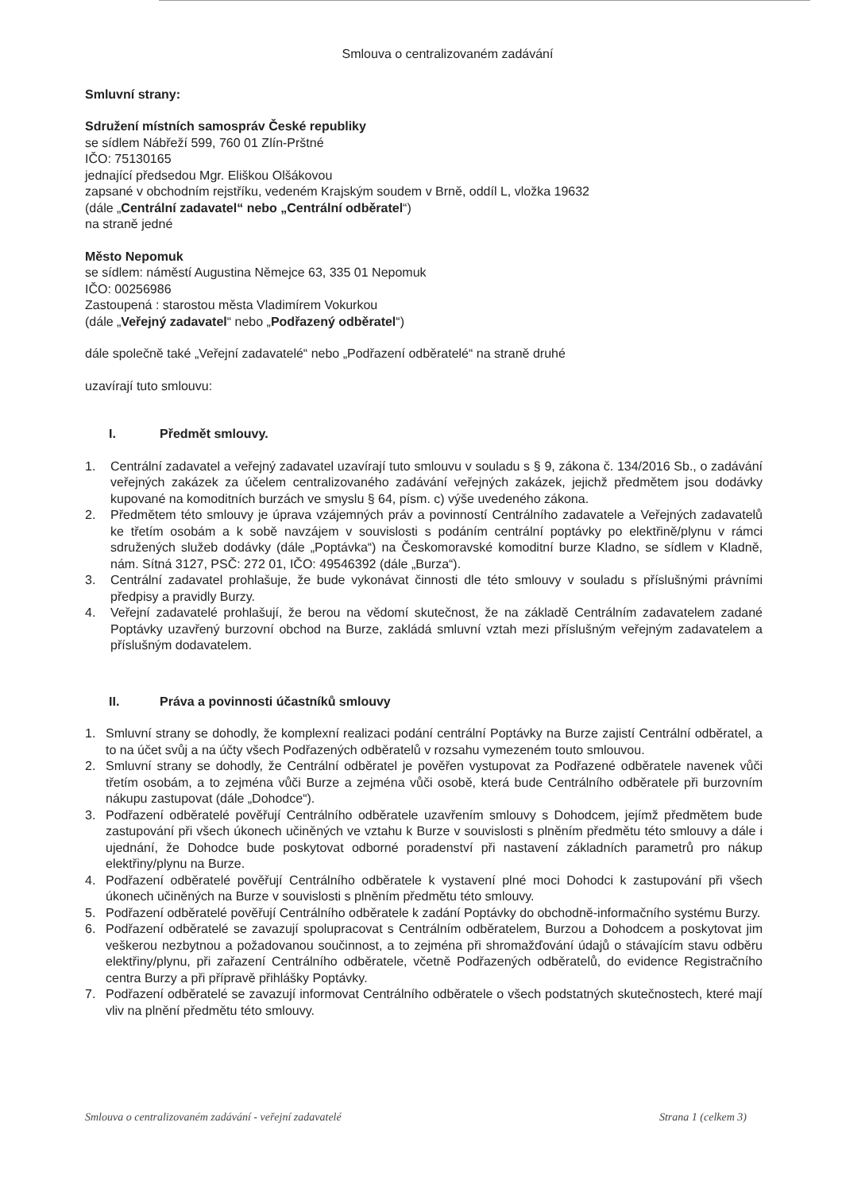Smlouva o centralizovaném zadávání
Smluvní strany:
Sdružení místních samospráv České republiky
se sídlem Nábřeží 599, 760 01 Zlín-Prštné
IČO: 75130165
jednající předsedou Mgr. Eliškou Olšákovou
zapsané v obchodním rejstříku, vedeném Krajským soudem v Brně, oddíl L, vložka 19632
(dále „Centrální zadavatel“ nebo „Centrální odběratel“)
na straně jedné
Město Nepomuk
se sídlem: náměstí Augustina Němejce 63, 335 01 Nepomuk
IČO: 00256986
Zastoupená : starostou města Vladimírem Vokurkou
(dále „Veřejný zadavatel“ nebo „Podřazený odběratel“)
dále společně také „Veřejní zadavatelé“ nebo „Podřazení odběratelé“ na straně druhé
uzavírají tuto smlouvu:
I. Předmět smlouvy.
1. Centrální zadavatel a veřejný zadavatel uzavírají tuto smlouvu v souladu s § 9, zákona č. 134/2016 Sb., o zadávání veřejných zakázek za účelem centralizovaného zadávání veřejných zakázek, jejichž předmětem jsou dodávky kupované na komoditních burzách ve smyslu § 64, písm. c) výše uvedeného zákona.
2. Předmětem této smlouvy je úprava vzájemných práv a povinností Centrálního zadavatele a Veřejných zadavatelů ke třetím osobám a k sobě navzájem v souvislosti s podáním centrální poptávky po elektřině/plynu v rámci sdružených služeb dodávky (dále „Poptávka“) na Českomoravské komoditní burze Kladno, se sídlem v Kladně, nám. Sítná 3127, PSČ: 272 01, IČO: 49546392 (dále „Burza“).
3. Centrální zadavatel prohlašuje, že bude vykonávat činnosti dle této smlouvy v souladu s příslušnými právními předpisy a pravidly Burzy.
4. Veřejní zadavatelé prohlašují, že berou na vědomí skutečnost, že na základě Centrálním zadavatelem zadané Poptávky uzavřený burzovní obchod na Burze, zakládá smluvní vztah mezi příslušným veřejným zadavatelem a příslušným dodavatelem.
II. Práva a povinnosti účastníků smlouvy
1. Smluvní strany se dohodly, že komplexní realizaci podání centrální Poptávky na Burze zajistí Centrální odběratel, a to na účet svůj a na účty všech Podřazených odběratelů v rozsahu vymezeném touto smlouvou.
2. Smluvní strany se dohodly, že Centrální odběratel je pověřen vystupovat za Podřazené odběratele navenek vůči třetím osobám, a to zejména vůči Burze a zejména vůči osobě, která bude Centrálního odběratele při burzovním nákupu zastupovat (dále „Dohodce“).
3. Podřazení odběratelé pověřují Centrálního odběratele uzavřením smlouvy s Dohodcem, jejímž předmětem bude zastupování při všech úkonech učiněných ve vztahu k Burze v souvislosti s plněním předmětu této smlouvy a dále i ujednání, že Dohodce bude poskytovat odborné poradenství při nastavení základních parametrů pro nákup elektřiny/plynu na Burze.
4. Podřazení odběratelé pověřují Centrálního odběratele k vystavení plné moci Dohodci k zastupování při všech úkonech učiněných na Burze v souvislosti s plněním předmětu této smlouvy.
5. Podřazení odběratelé pověřují Centrálního odběratele k zadání Poptávky do obchodně-informačního systému Burzy.
6. Podřazení odběratelé se zavazují spolupracovat s Centrálním odběratelem, Burzou a Dohodcem a poskytovat jim veškerou nezbytnou a požadovanou součinnost, a to zejména při shromažďování údajů o stávajícím stavu odběru elektřiny/plynu, při zařazení Centrálního odběratele, včetně Podřazených odběratelů, do evidence Registračního centra Burzy a při přípravě přihlášky Poptávky.
7. Podřazení odběratelé se zavazují informovat Centrálního odběratele o všech podstatných skutečnostech, které mají vliv na plnění předmětu této smlouvy.
Smlouva o centralizovaném zadávání - veřejní zadavatelé Strana 1 (celkem 3)